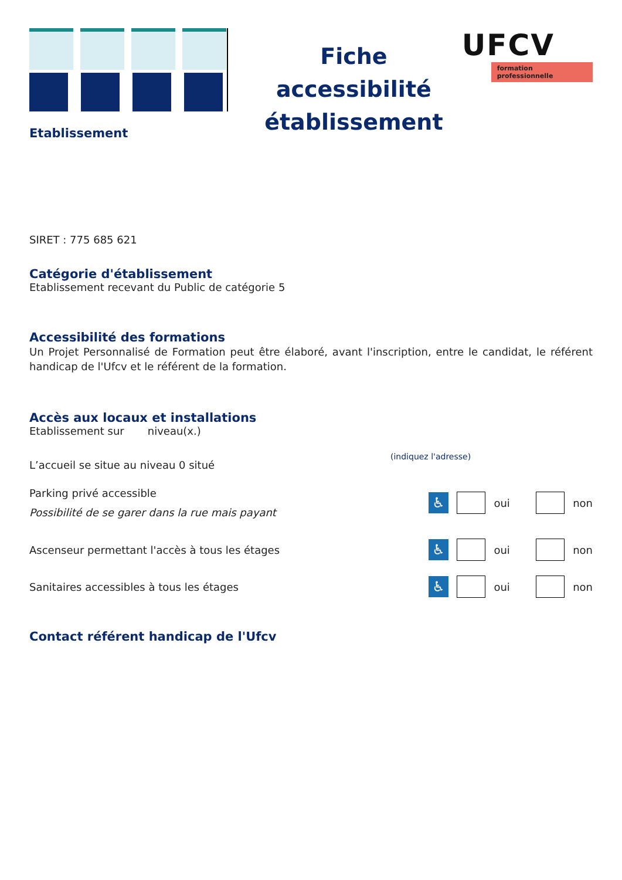Fiche accessibilité établissement
UFCV
formation professionnelle
Etablissement
SIRET : 775 685 621
Catégorie d'établissement
Etablissement recevant du Public de catégorie 5
Accessibilité des formations
Un Projet Personnalisé de Formation peut être élaboré, avant l'inscription, entre le candidat, le référent handicap de l'Ufcv et le référent de la formation.
Accès aux locaux et installations
Etablissement sur niveau(x.)
(indiquez l'adresse)
L’accueil se situe au niveau 0 situé
Parking privé accessible
Possibilité de se garer dans la rue mais payant
♿
oui
non
Ascenseur permettant l'accès à tous les étages
♿
oui
non
Sanitaires accessibles à tous les étages
♿
oui
non
Contact référent handicap de l'Ufcv